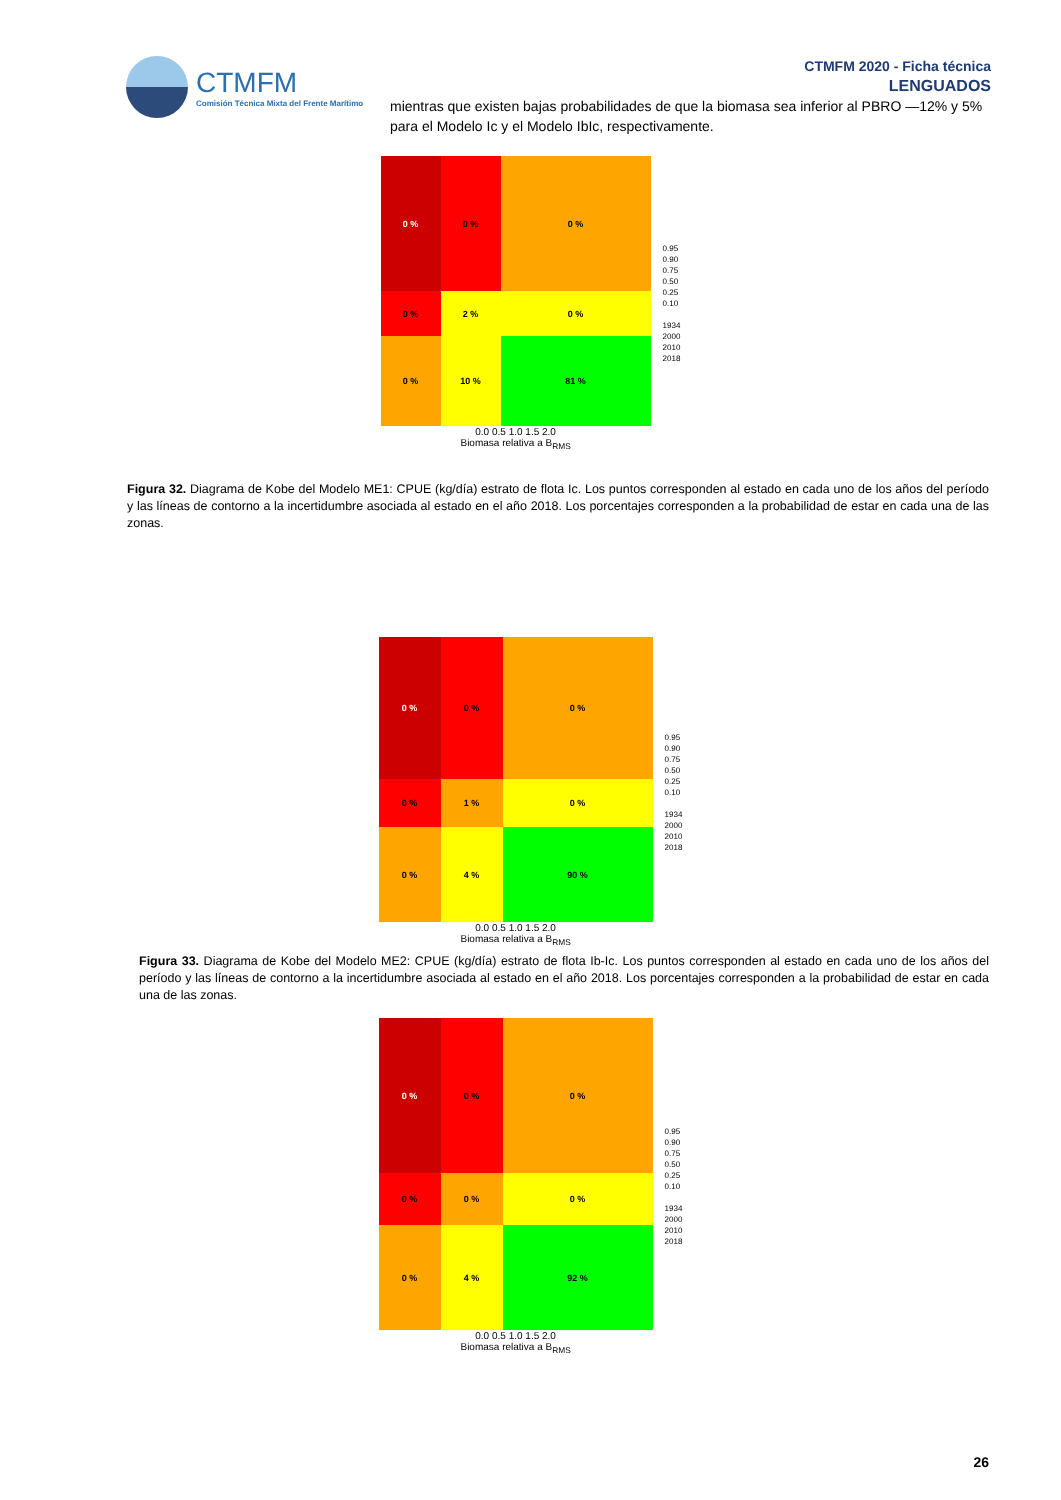CTMFM
Comisión Técnica Mixta del Frente Marítimo
CTMFM 2020 - Ficha técnica
LENGUADOS
mientras que existen bajas probabilidades de que la biomasa sea inferior al PBRO —12% y 5% para el Modelo Ic y el Modelo IbIc, respectivamente.
0 %
0 %
0 %
0 %
2 %
0 %
0 %
10 %
81 %
0.0 0.5 1.0 1.5 2.0
Biomasa relativa a B<sub>RMS</sub>
0.95
0.90
0.75
0.50
0.25
0.10
1934
2000
2010
2018
Figura 32. Diagrama de Kobe del Modelo ME1: CPUE (kg/día) estrato de flota Ic. Los puntos corresponden al estado en cada uno de los años del período y las líneas de contorno a la incertidumbre asociada al estado en el año 2018. Los porcentajes corresponden a la probabilidad de estar en cada una de las zonas.
0 %
0 %
0 %
0 %
1 %
0 %
0 %
4 %
90 %
0.0 0.5 1.0 1.5 2.0
Biomasa relativa a B<sub>RMS</sub>
0.95
0.90
0.75
0.50
0.25
0.10
1934
2000
2010
2018
Figura 33. Diagrama de Kobe del Modelo ME2: CPUE (kg/día) estrato de flota Ib-Ic. Los puntos corresponden al estado en cada uno de los años del período y las líneas de contorno a la incertidumbre asociada al estado en el año 2018. Los porcentajes corresponden a la probabilidad de estar en cada una de las zonas.
0 %
0 %
0 %
0 %
0 %
0 %
0 %
4 %
92 %
0.0 0.5 1.0 1.5 2.0
Biomasa relativa a B<sub>RMS</sub>
0.95
0.90
0.75
0.50
0.25
0.10
1934
2000
2010
2018
26